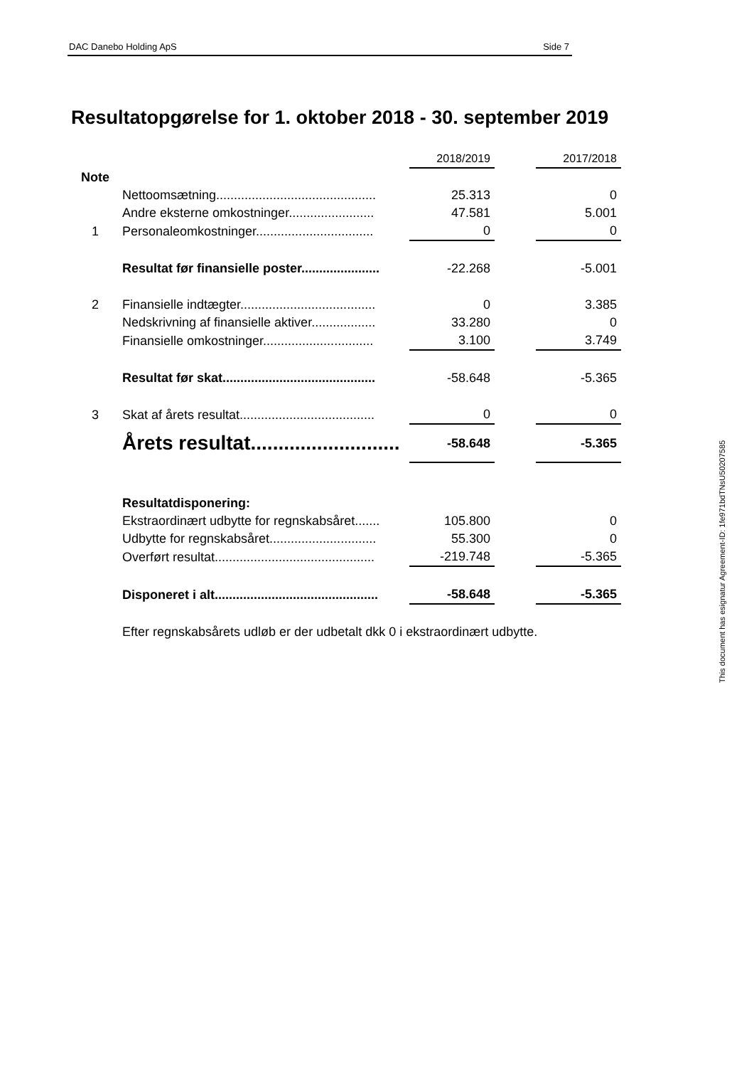DAC Danebo Holding ApS Side 7
Resultatopgørelse for 1. oktober 2018 - 30. september 2019
| | | 2018/2019 | | 2017/2018 |
| --- | --- | --- | --- | --- |
| Note | | | | |
| | Nettoomsætning............................................. | 25.313 | | 0 |
| | Andre eksterne omkostninger........................ | 47.581 | | 5.001 |
| 1 | Personaleomkostninger................................. | 0 | | 0 |
| | Resultat før finansielle poster...................... | -22.268 | | -5.001 |
| 2 | Finansielle indtægter...................................... | 0 | | 3.385 |
| | Nedskrivning af finansielle aktiver.................. | 33.280 | | 0 |
| | Finansielle omkostninger............................... | 3.100 | | 3.749 |
| | Resultat før skat........................................... | -58.648 | | -5.365 |
| 3 | Skat af årets resultat...................................... | 0 | | 0 |
| | Årets resultat........................... | -58.648 | | -5.365 |
| | Resultatdisponering: | | | |
| | Ekstraordinært udbytte for regnskabsåret....... | 105.800 | | 0 |
| | Udbytte for regnskabsåret.............................. | 55.300 | | 0 |
| | Overført resultat............................................. | -219.748 | | -5.365 |
| | Disponeret i alt.............................................. | -58.648 | | -5.365 |
| | Efter regnskabsårets udløb er der udbetalt dkk 0 i ekstraordinært udbytte. | | | |
This document has esignatur Agreement-ID: 1fe971bdTNsU50207585